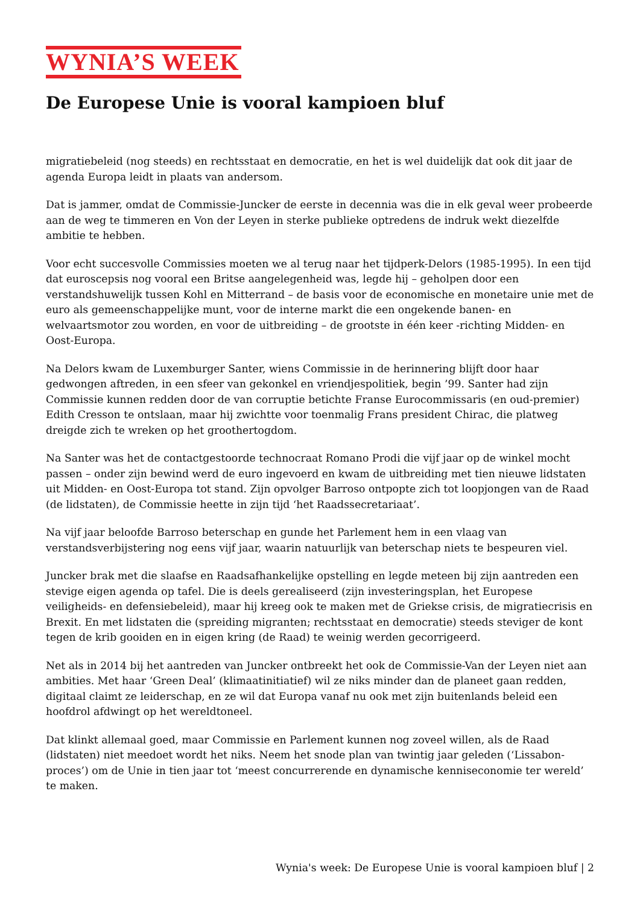WYNIA’S WEEK
De Europese Unie is vooral kampioen bluf
migratiebeleid (nog steeds) en rechtsstaat en democratie, en het is wel duidelijk dat ook dit jaar de agenda Europa leidt in plaats van andersom.
Dat is jammer, omdat de Commissie-Juncker de eerste in decennia was die in elk geval weer probeerde aan de weg te timmeren en Von der Leyen in sterke publieke optredens de indruk wekt diezelfde ambitie te hebben.
Voor echt succesvolle Commissies moeten we al terug naar het tijdperk-Delors (1985-1995). In een tijd dat euroscepsis nog vooral een Britse aangelegenheid was, legde hij – geholpen door een verstandshuwelijk tussen Kohl en Mitterrand – de basis voor de economische en monetaire unie met de euro als gemeenschappelijke munt, voor de interne markt die een ongekende banen- en welvaartsmotor zou worden, en voor de uitbreiding – de grootste in één keer -richting Midden- en Oost-Europa.
Na Delors kwam de Luxemburger Santer, wiens Commissie in de herinnering blijft door haar gedwongen aftreden, in een sfeer van gekonkel en vriendjespolitiek, begin ’99. Santer had zijn Commissie kunnen redden door de van corruptie betichte Franse Eurocommissaris (en oud-premier) Edith Cresson te ontslaan, maar hij zwichtte voor toenmalig Frans president Chirac, die platweg dreigde zich te wreken op het groothertogdom.
Na Santer was het de contactgestoorde technocraat Romano Prodi die vijf jaar op de winkel mocht passen – onder zijn bewind werd de euro ingevoerd en kwam de uitbreiding met tien nieuwe lidstaten uit Midden- en Oost-Europa tot stand. Zijn opvolger Barroso ontpopte zich tot loopjongen van de Raad (de lidstaten), de Commissie heette in zijn tijd ‘het Raadssecretariaat’.
Na vijf jaar beloofde Barroso beterschap en gunde het Parlement hem in een vlaag van verstandsverbijstering nog eens vijf jaar, waarin natuurlijk van beterschap niets te bespeuren viel.
Juncker brak met die slaafse en Raadsafhankelijke opstelling en legde meteen bij zijn aantreden een stevige eigen agenda op tafel. Die is deels gerealiseerd (zijn investeringsplan, het Europese veiligheids- en defensiebeleid), maar hij kreeg ook te maken met de Griekse crisis, de migratiecrisis en Brexit. En met lidstaten die (spreiding migranten; rechtsstaat en democratie) steeds steviger de kont tegen de krib gooiden en in eigen kring (de Raad) te weinig werden gecorrigeerd.
Net als in 2014 bij het aantreden van Juncker ontbreekt het ook de Commissie-Van der Leyen niet aan ambities. Met haar ‘Green Deal’ (klimaatinitiatief) wil ze niks minder dan de planeet gaan redden, digitaal claimt ze leiderschap, en ze wil dat Europa vanaf nu ook met zijn buitenlands beleid een hoofdrol afdwingt op het wereldtoneel.
Dat klinkt allemaal goed, maar Commissie en Parlement kunnen nog zoveel willen, als de Raad (lidstaten) niet meedoet wordt het niks. Neem het snode plan van twintig jaar geleden (‘Lissabon-proces’) om de Unie in tien jaar tot ‘meest concurrerende en dynamische kenniseconomie ter wereld’ te maken.
Wynia's week: De Europese Unie is vooral kampioen bluf | 2